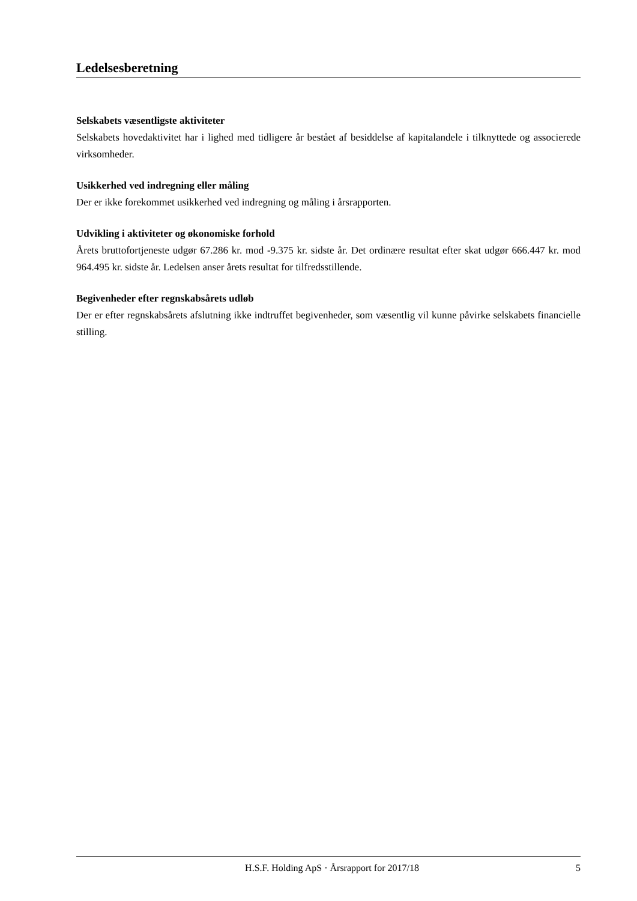Ledelsesberetning
Selskabets væsentligste aktiviteter
Selskabets hovedaktivitet har i lighed med tidligere år bestået af besiddelse af kapitalandele i tilknyttede og associerede virksomheder.
Usikkerhed ved indregning eller måling
Der er ikke forekommet usikkerhed ved indregning og måling i årsrapporten.
Udvikling i aktiviteter og økonomiske forhold
Årets bruttofortjeneste udgør 67.286 kr. mod -9.375 kr. sidste år. Det ordinære resultat efter skat udgør 666.447 kr. mod 964.495 kr. sidste år. Ledelsen anser årets resultat for tilfredsstillende.
Begivenheder efter regnskabsårets udløb
Der er efter regnskabsårets afslutning ikke indtruffet begivenheder, som væsentlig vil kunne påvirke selskabets financielle stilling.
H.S.F. Holding ApS · Årsrapport for 2017/18 5